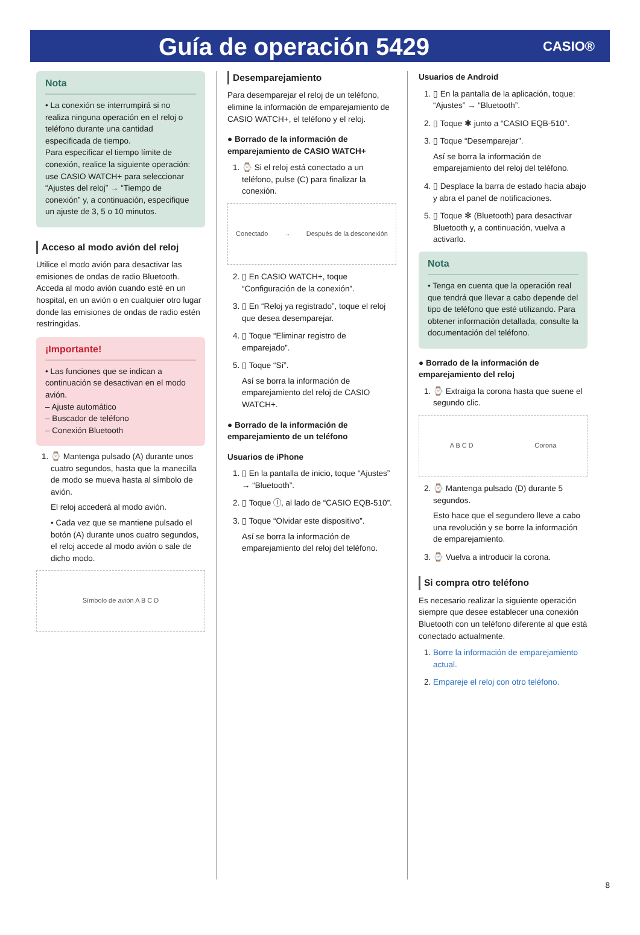Guía de operación 5429
CASIO®
Nota
• La conexión se interrumpirá si no realiza ninguna operación en el reloj o teléfono durante una cantidad especificada de tiempo.
Para especificar el tiempo límite de conexión, realice la siguiente operación: use CASIO WATCH+ para seleccionar “Ajustes del reloj” → “Tiempo de conexión” y, a continuación, especifique un ajuste de 3, 5 o 10 minutos.
Acceso al modo avión del reloj
Utilice el modo avión para desactivar las emisiones de ondas de radio Bluetooth. Acceda al modo avión cuando esté en un hospital, en un avión o en cualquier otro lugar donde las emisiones de ondas de radio estén restringidas.
¡Importante!
• Las funciones que se indican a continuación se desactivan en el modo avión.
– Ajuste automático
– Buscador de teléfono
– Conexión Bluetooth
1. ⌚ Mantenga pulsado (A) durante unos cuatro segundos, hasta que la manecilla de modo se mueva hasta al símbolo de avión.
El reloj accederá al modo avión.
• Cada vez que se mantiene pulsado el botón (A) durante unos cuatro segundos, el reloj accede al modo avión o sale de dicho modo.
Símbolo de avión A B C D
Desemparejamiento
Para desemparejar el reloj de un teléfono, elimine la información de emparejamiento de CASIO WATCH+, el teléfono y el reloj.
● Borrado de la información de emparejamiento de CASIO WATCH+
1. ⌚ Si el reloj está conectado a un teléfono, pulse (C) para finalizar la conexión.
Conectado → Después de la desconexión
2. ▯ En CASIO WATCH+, toque “Configuración de la conexión”.
3. ▯ En “Reloj ya registrado”, toque el reloj que desea desemparejar.
4. ▯ Toque “Eliminar registro de emparejado”.
5. ▯ Toque “Sí”.
Así se borra la información de emparejamiento del reloj de CASIO WATCH+.
● Borrado de la información de emparejamiento de un teléfono
Usuarios de iPhone
1. ▯ En la pantalla de inicio, toque “Ajustes” → “Bluetooth”.
2. ▯ Toque ⓘ, al lado de “CASIO EQB-510”.
3. ▯ Toque “Olvidar este dispositivo”.
Así se borra la información de emparejamiento del reloj del teléfono.
Usuarios de Android
1. ▯ En la pantalla de la aplicación, toque: “Ajustes” → “Bluetooth”.
2. ▯ Toque ✱ junto a “CASIO EQB-510”.
3. ▯ Toque “Desemparejar”.
Así se borra la información de emparejamiento del reloj del teléfono.
4. ▯ Desplace la barra de estado hacia abajo y abra el panel de notificaciones.
5. ▯ Toque ✻ (Bluetooth) para desactivar Bluetooth y, a continuación, vuelva a activarlo.
Nota
• Tenga en cuenta que la operación real que tendrá que llevar a cabo depende del tipo de teléfono que esté utilizando. Para obtener información detallada, consulte la documentación del teléfono.
● Borrado de la información de emparejamiento del reloj
1. ⌚ Extraiga la corona hasta que suene el segundo clic.
A B C D Corona
2. ⌚ Mantenga pulsado (D) durante 5 segundos.
Esto hace que el segundero lleve a cabo una revolución y se borre la información de emparejamiento.
3. ⌚ Vuelva a introducir la corona.
Si compra otro teléfono
Es necesario realizar la siguiente operación siempre que desee establecer una conexión Bluetooth con un teléfono diferente al que está conectado actualmente.
1. Borre la información de emparejamiento actual.
2. Empareje el reloj con otro teléfono.
8